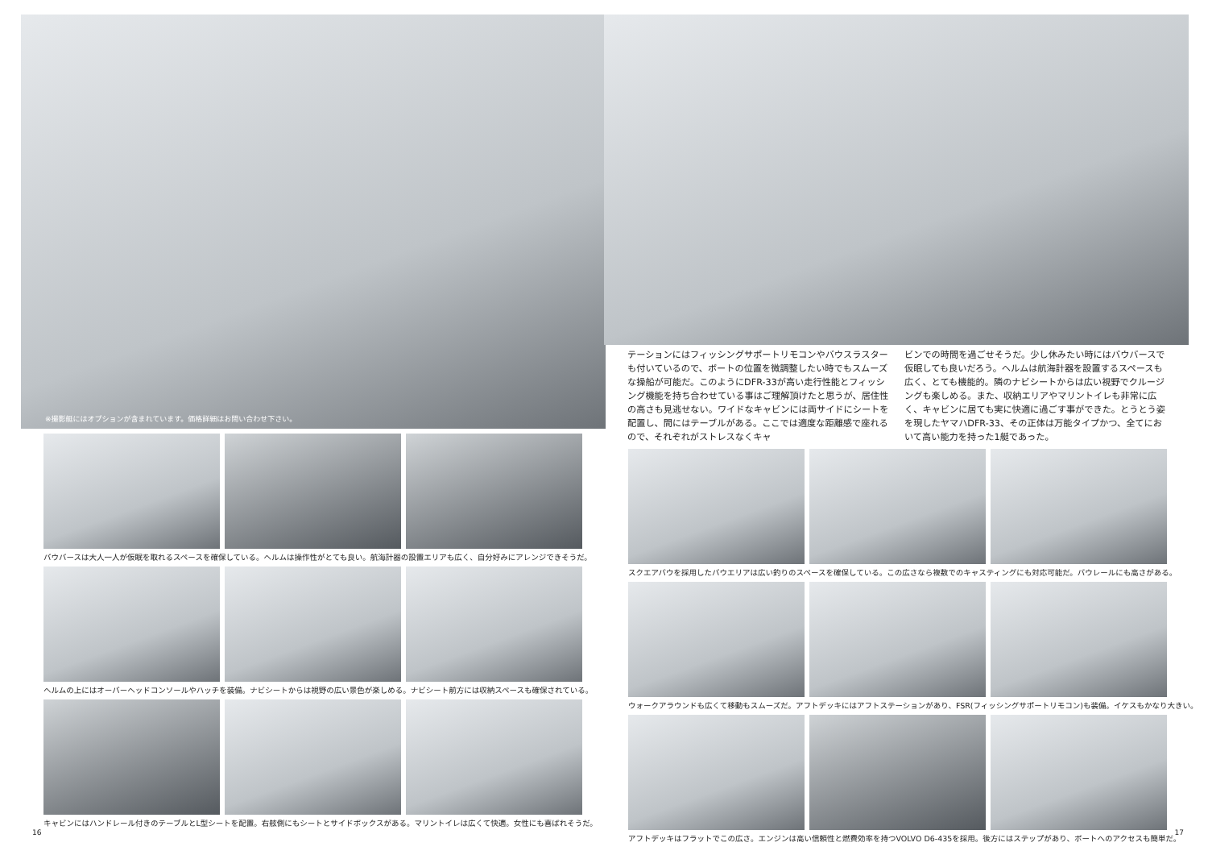※撮影艇にはオプションが含まれています。価格詳細はお問い合わせ下さい。
バウバースは大人一人が仮眠を取れるスペースを確保している。ヘルムは操作性がとても良い。航海計器の設置エリアも広く、自分好みにアレンジできそうだ。
ヘルムの上にはオーバーヘッドコンソールやハッチを装備。ナビシートからは視野の広い景色が楽しめる。ナビシート前方には収納スペースも確保されている。
キャビンにはハンドレール付きのテーブルとL型シートを配置。右舷側にもシートとサイドボックスがある。マリントイレは広くて快適。女性にも喜ばれそうだ。
16
テーションにはフィッシングサポートリモコンやバウスラスターも付いているので、ボートの位置を微調整したい時でもスムーズな操船が可能だ。このようにDFR-33が高い走行性能とフィッシング機能を持ち合わせている事はご理解頂けたと思うが、居住性の高さも見逃せない。ワイドなキャビンには両サイドにシートを配置し、間にはテーブルがある。ここでは適度な距離感で座れるので、それぞれがストレスなくキャ
ビンでの時間を過ごせそうだ。少し休みたい時にはバウバースで仮眠しても良いだろう。ヘルムは航海計器を設置するスペースも広く、とても機能的。隣のナビシートからは広い視野でクルージングも楽しめる。また、収納エリアやマリントイレも非常に広く、キャビンに居ても実に快適に過ごす事ができた。とうとう姿を現したヤマハDFR-33、その正体は万能タイプかつ、全てにおいて高い能力を持った1艇であった。
スクエアバウを採用したバウエリアは広い釣りのスペースを確保している。この広さなら複数でのキャスティングにも対応可能だ。バウレールにも高さがある。
ウォークアラウンドも広くて移動もスムーズだ。アフトデッキにはアフトステーションがあり、FSR(フィッシングサポートリモコン)も装備。イケスもかなり大きい。
アフトデッキはフラットでこの広さ。エンジンは高い信頼性と燃費効率を持つVOLVO D6-435を採用。後方にはステップがあり、ボートへのアクセスも簡単だ。
17